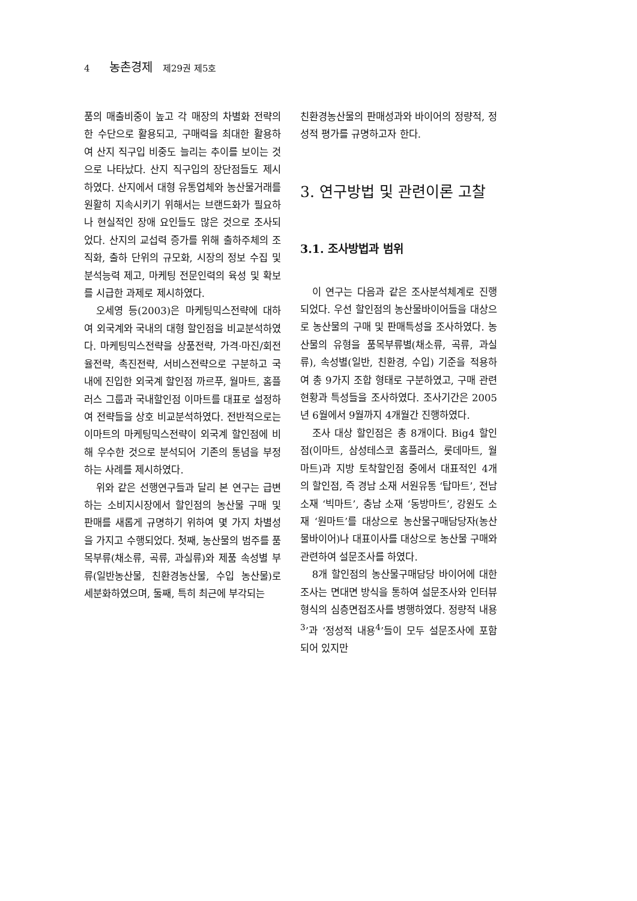4 농촌경제 제29권 제5호
품의 매출비중이 높고 각 매장의 차별화 전략의 한 수단으로 활용되고, 구매력을 최대한 활용하여 산지 직구입 비중도 늘리는 추이를 보이는 것으로 나타났다. 산지 직구입의 장단점들도 제시하였다. 산지에서 대형 유통업체와 농산물거래를 원활히 지속시키기 위해서는 브랜드화가 필요하나 현실적인 장애 요인들도 많은 것으로 조사되었다. 산지의 교섭력 증가를 위해 출하주체의 조직화, 출하 단위의 규모화, 시장의 정보 수집 및 분석능력 제고, 마케팅 전문인력의 육성 및 확보를 시급한 과제로 제시하였다.
오세영 등(2003)은 마케팅믹스전략에 대하여 외국계와 국내의 대형 할인점을 비교분석하였다. 마케팅믹스전략을 상품전략, 가격·마진/회전율전략, 촉진전략, 서비스전략으로 구분하고 국내에 진입한 외국계 할인점 까르푸, 월마트, 홈플러스 그룹과 국내할인점 이마트를 대표로 설정하여 전략들을 상호 비교분석하였다. 전반적으로는 이마트의 마케팅믹스전략이 외국계 할인점에 비해 우수한 것으로 분석되어 기존의 통념을 부정하는 사례를 제시하였다.
위와 같은 선행연구들과 달리 본 연구는 급변하는 소비지시장에서 할인점의 농산물 구매 및 판매를 새롭게 규명하기 위하여 몇 가지 차별성을 가지고 수행되었다. 첫째, 농산물의 범주를 품목부류(채소류, 곡류, 과실류)와 제품 속성별 부류(일반농산물, 친환경농산물, 수입 농산물)로 세분화하였으며, 둘째, 특히 최근에 부각되는
친환경농산물의 판매성과와 바이어의 정량적, 정성적 평가를 규명하고자 한다.
3. 연구방법 및 관련이론 고찰
3.1. 조사방법과 범위
이 연구는 다음과 같은 조사분석체계로 진행되었다. 우선 할인점의 농산물바이어들을 대상으로 농산물의 구매 및 판매특성을 조사하였다. 농산물의 유형을 품목부류별(채소류, 곡류, 과실류), 속성별(일반, 친환경, 수입) 기준을 적용하여 총 9가지 조합 형태로 구분하였고, 구매 관련 현황과 특성들을 조사하였다. 조사기간은 2005년 6월에서 9월까지 4개월간 진행하였다.
조사 대상 할인점은 총 8개이다. Big4 할인점(이마트, 삼성테스코 홈플러스, 롯데마트, 월마트)과 지방 토착할인점 중에서 대표적인 4개의 할인점, 즉 경남 소재 서원유통 ‘탑마트’, 전남 소재 ‘빅마트’, 충남 소재 ‘동방마트’, 강원도 소재 ‘원마트’를 대상으로 농산물구매담당자(농산물바이어)나 대표이사를 대상으로 농산물 구매와 관련하여 설문조사를 하였다.
8개 할인점의 농산물구매담당 바이어에 대한 조사는 면대면 방식을 통하여 설문조사와 인터뷰 형식의 심층면접조사를 병행하였다. 정량적 내용<sup>3</sup>’과 ‘정성적 내용<sup>4</sup>’들이 모두 설문조사에 포함되어 있지만